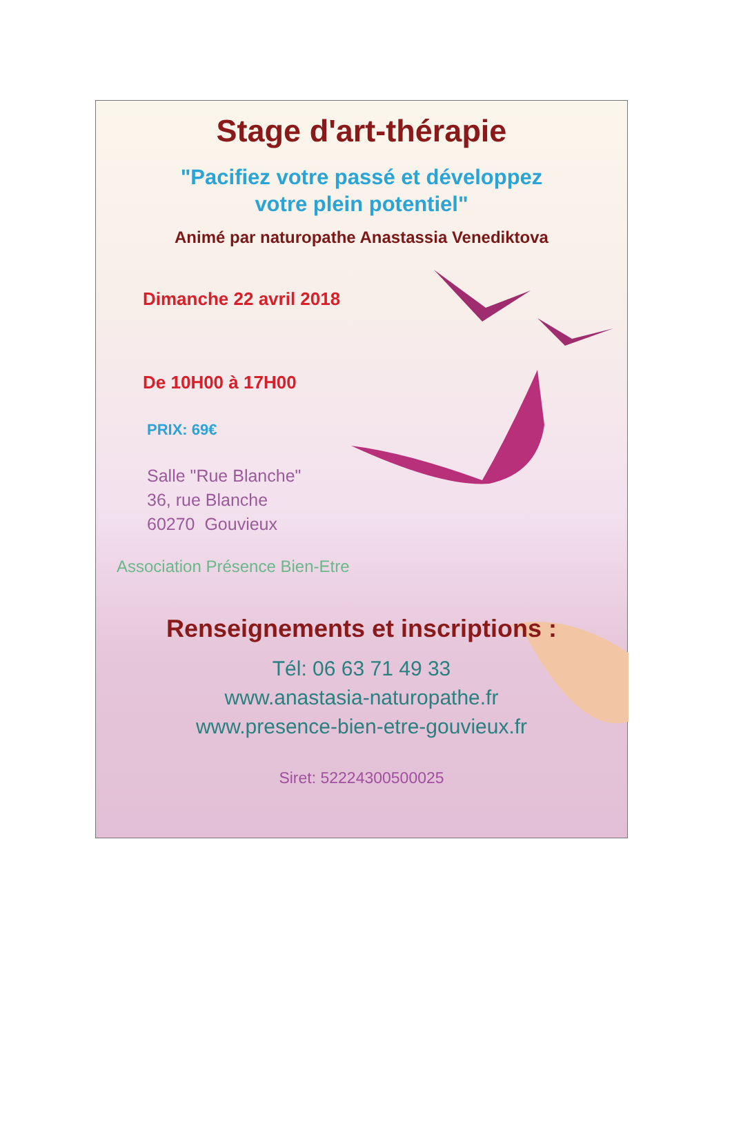Stage d'art-thérapie
"Pacifiez votre passé et développez
votre plein potentiel"
Animé par naturopathe Anastassia Venediktova
Dimanche 22 avril 2018
De 10H00 à 17H00
PRIX: 69€
Salle "Rue Blanche"
36, rue Blanche
60270 Gouvieux
Association Présence Bien-Etre
Renseignements et inscriptions :
Tél: 06 63 71 49 33
www.anastasia-naturopathe.fr
www.presence-bien-etre-gouvieux.fr
Siret: 52224300500025